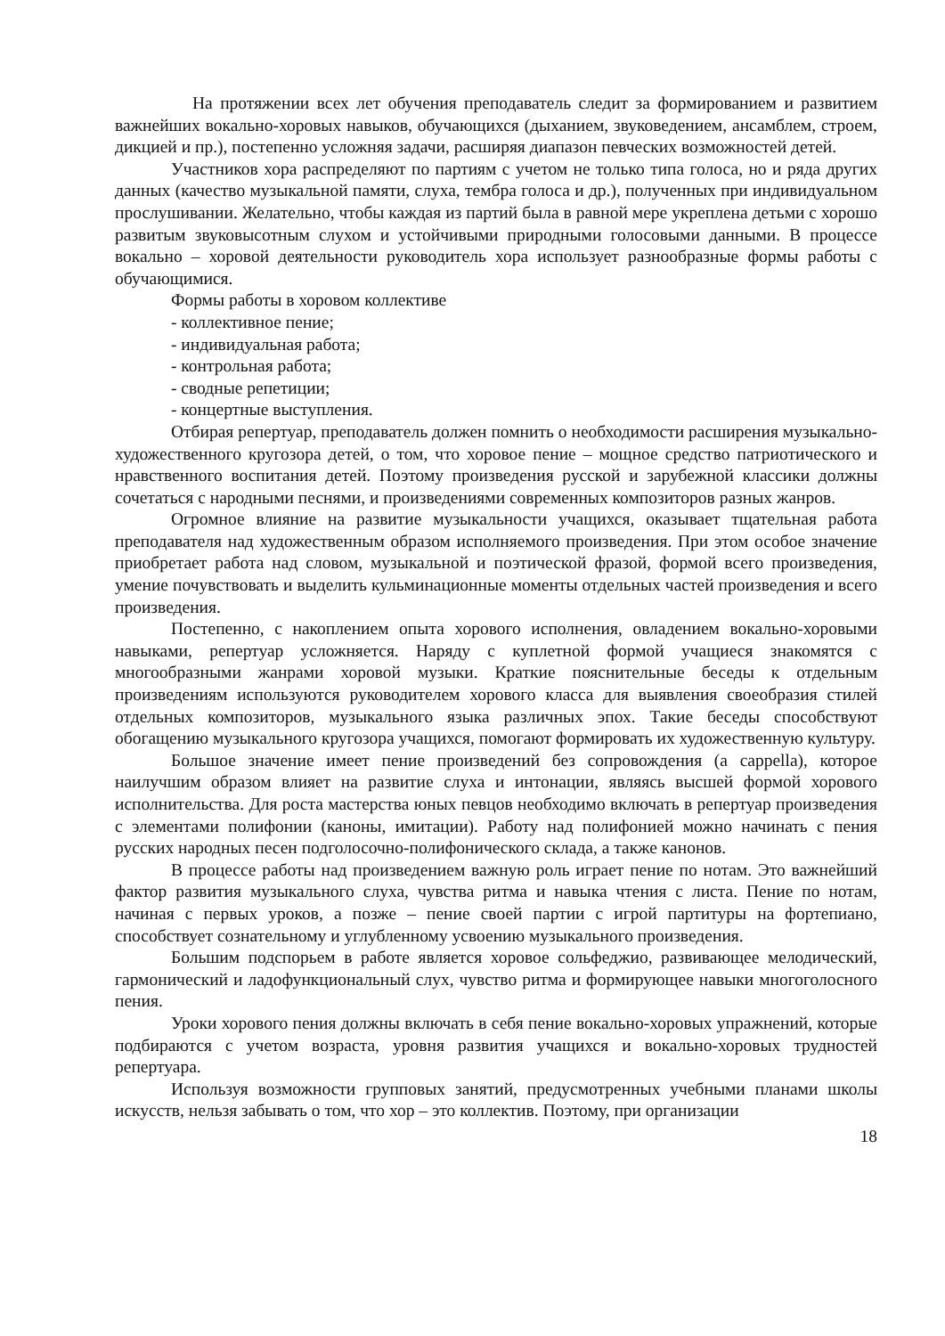На протяжении всех лет обучения преподаватель следит за формированием и развитием важнейших вокально-хоровых навыков, обучающихся (дыханием, звуковедением, ансамблем, строем, дикцией и пр.), постепенно усложняя задачи, расширяя диапазон певческих возможностей детей.
Участников хора распределяют по партиям с учетом не только типа голоса, но и ряда других данных (качество музыкальной памяти, слуха, тембра голоса и др.), полученных при индивидуальном прослушивании. Желательно, чтобы каждая из партий была в равной мере укреплена детьми с хорошо развитым звуковысотным слухом и устойчивыми природными голосовыми данными. В процессе вокально – хоровой деятельности руководитель хора использует разнообразные формы работы с обучающимися.
Формы работы в хоровом коллективе
- коллективное пение;
- индивидуальная работа;
- контрольная работа;
- сводные репетиции;
- концертные выступления.
Отбирая репертуар, преподаватель должен помнить о необходимости расширения музыкально-художественного кругозора детей, о том, что хоровое пение – мощное средство патриотического и нравственного воспитания детей. Поэтому произведения русской и зарубежной классики должны сочетаться с народными песнями, и произведениями современных композиторов разных жанров.
Огромное влияние на развитие музыкальности учащихся, оказывает тщательная работа преподавателя над художественным образом исполняемого произведения. При этом особое значение приобретает работа над словом, музыкальной и поэтической фразой, формой всего произведения, умение почувствовать и выделить кульминационные моменты отдельных частей произведения и всего произведения.
Постепенно, с накоплением опыта хорового исполнения, овладением вокально-хоровыми навыками, репертуар усложняется. Наряду с куплетной формой учащиеся знакомятся с многообразными жанрами хоровой музыки. Краткие пояснительные беседы к отдельным произведениям используются руководителем хорового класса для выявления своеобразия стилей отдельных композиторов, музыкального языка различных эпох. Такие беседы способствуют обогащению музыкального кругозора учащихся, помогают формировать их художественную культуру.
Большое значение имеет пение произведений без сопровождения (a cappella), которое наилучшим образом влияет на развитие слуха и интонации, являясь высшей формой хорового исполнительства. Для роста мастерства юных певцов необходимо включать в репертуар произведения с элементами полифонии (каноны, имитации). Работу над полифонией можно начинать с пения русских народных песен подголосочно-полифонического склада, а также канонов.
В процессе работы над произведением важную роль играет пение по нотам. Это важнейший фактор развития музыкального слуха, чувства ритма и навыка чтения с листа. Пение по нотам, начиная с первых уроков, а позже – пение своей партии с игрой партитуры на фортепиано, способствует сознательному и углубленному усвоению музыкального произведения.
Большим подспорьем в работе является хоровое сольфеджио, развивающее мелодический, гармонический и ладофункциональный слух, чувство ритма и формирующее навыки многоголосного пения.
Уроки хорового пения должны включать в себя пение вокально-хоровых упражнений, которые подбираются с учетом возраста, уровня развития учащихся и вокально-хоровых трудностей репертуара.
Используя возможности групповых занятий, предусмотренных учебными планами школы искусств, нельзя забывать о том, что хор – это коллектив. Поэтому, при организации
18